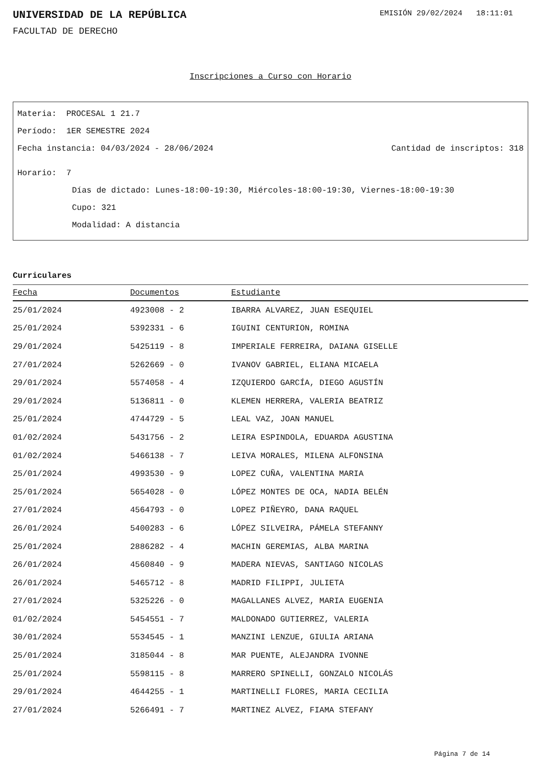UNIVERSIDAD DE LA REPÚBLICA
EMISIÓN 29/02/2024 18:11:01
FACULTAD DE DERECHO
Inscripciones a Curso con Horario
Materia: PROCESAL 1 21.7
Período: 1ER SEMESTRE 2024
Fecha instancia: 04/03/2024 - 28/06/2024 Cantidad de inscriptos: 318
Horario: 7
Días de dictado: Lunes-18:00-19:30, Miércoles-18:00-19:30, Viernes-18:00-19:30
Cupo: 321
Modalidad: A distancia
Curriculares
| Fecha | Documentos | Estudiante |
| --- | --- | --- |
| 25/01/2024 | 4923008 - 2 | IBARRA ALVAREZ, JUAN ESEQUIEL |
| 25/01/2024 | 5392331 - 6 | IGUINI CENTURION, ROMINA |
| 29/01/2024 | 5425119 - 8 | IMPERIALE FERREIRA, DAIANA GISELLE |
| 27/01/2024 | 5262669 - 0 | IVANOV GABRIEL, ELIANA MICAELA |
| 29/01/2024 | 5574058 - 4 | IZQUIERDO GARCÍA, DIEGO AGUSTÍN |
| 29/01/2024 | 5136811 - 0 | KLEMEN HERRERA, VALERIA BEATRIZ |
| 25/01/2024 | 4744729 - 5 | LEAL VAZ, JOAN MANUEL |
| 01/02/2024 | 5431756 - 2 | LEIRA ESPINDOLA, EDUARDA AGUSTINA |
| 01/02/2024 | 5466138 - 7 | LEIVA MORALES, MILENA ALFONSINA |
| 25/01/2024 | 4993530 - 9 | LOPEZ CUÑA, VALENTINA MARIA |
| 25/01/2024 | 5654028 - 0 | LÓPEZ MONTES DE OCA, NADIA BELÉN |
| 27/01/2024 | 4564793 - 0 | LOPEZ PIÑEYRO, DANA RAQUEL |
| 26/01/2024 | 5400283 - 6 | LÓPEZ SILVEIRA, PÁMELA STEFANNY |
| 25/01/2024 | 2886282 - 4 | MACHIN GEREMIAS, ALBA MARINA |
| 26/01/2024 | 4560840 - 9 | MADERA NIEVAS, SANTIAGO NICOLAS |
| 26/01/2024 | 5465712 - 8 | MADRID FILIPPI, JULIETA |
| 27/01/2024 | 5325226 - 0 | MAGALLANES ALVEZ, MARIA EUGENIA |
| 01/02/2024 | 5454551 - 7 | MALDONADO GUTIERREZ, VALERIA |
| 30/01/2024 | 5534545 - 1 | MANZINI LENZUE, GIULIA ARIANA |
| 25/01/2024 | 3185044 - 8 | MAR PUENTE, ALEJANDRA IVONNE |
| 25/01/2024 | 5598115 - 8 | MARRERO SPINELLI, GONZALO NICOLÁS |
| 29/01/2024 | 4644255 - 1 | MARTINELLI FLORES, MARIA CECILIA |
| 27/01/2024 | 5266491 - 7 | MARTINEZ ALVEZ, FIAMA STEFANY |
Página 7 de 14